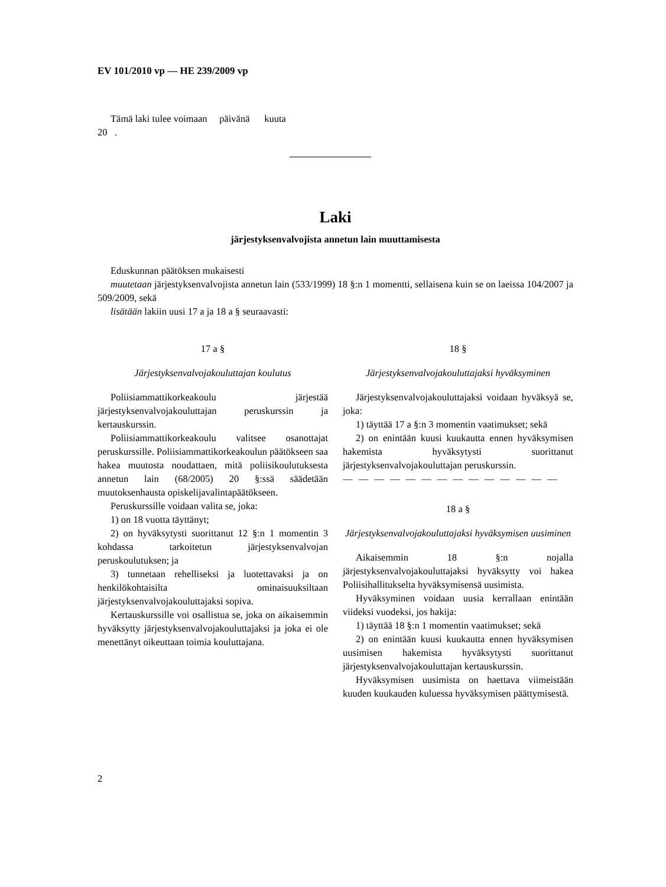EV 101/2010 vp — HE 239/2009 vp
Tämä laki tulee voimaan päivänä kuuta
20 .
Laki
järjestyksenvalvojista annetun lain muuttamisesta
Eduskunnan päätöksen mukaisesti
muutetaan järjestyksenvalvojista annetun lain (533/1999) 18 §:n 1 momentti, sellaisena kuin se on laeissa 104/2007 ja 509/2009, sekä
lisätään lakiin uusi 17 a ja 18 a § seuraavasti:
17 a §
Järjestyksenvalvojakouluttajan koulutus
Poliisiammattikorkeakoulu järjestää järjestyksenvalvojakouluttajan peruskurssin ja kertauskurssin.
Poliisiammattikorkeakoulu valitsee osanottajat peruskurssille. Poliisiammattikorkeakoulun päätökseen saa hakea muutosta noudattaen, mitä poliisikoulutuksesta annetun lain (68/2005) 20 §:ssä säädetään muutoksenhausta opiskelijavalintapäätökseen.
Peruskurssille voidaan valita se, joka:
1) on 18 vuotta täyttänyt;
2) on hyväksytysti suorittanut 12 §:n 1 momentin 3 kohdassa tarkoitetun järjestyksenvalvojan peruskoulutuksen; ja
3) tunnetaan rehelliseksi ja luotettavaksi ja on henkilökohtaisilta ominaisuuksiltaan järjestyksenvalvojakouluttajaksi sopiva.
Kertauskurssille voi osallistua se, joka on aikaisemmin hyväksytty järjestyksenvalvojakouluttajaksi ja joka ei ole menettänyt oikeuttaan toimia kouluttajana.
18 §
Järjestyksenvalvojakouluttajaksi hyväksyminen
Järjestyksenvalvojakouluttajaksi voidaan hyväksyä se, joka:
1) täyttää 17 a §:n 3 momentin vaatimukset; sekä
2) on enintään kuusi kuukautta ennen hyväksymisen hakemista hyväksytysti suorittanut järjestyksenvalvojakouluttajan peruskurssin.
— — — — — — — — — — — — — —
18 a §
Järjestyksenvalvojakouluttajaksi hyväksymisen uusiminen
Aikaisemmin 18 §:n nojalla järjestyksenvalvojakouluttajaksi hyväksytty voi hakea Poliisihallitukselta hyväksymisensä uusimista.
Hyväksyminen voidaan uusia kerrallaan enintään viideksi vuodeksi, jos hakija:
1) täyttää 18 §:n 1 momentin vaatimukset; sekä
2) on enintään kuusi kuukautta ennen hyväksymisen uusimisen hakemista hyväksytysti suorittanut järjestyksenvalvojakouluttajan kertauskurssin.
Hyväksymisen uusimista on haettava viimeistään kuuden kuukauden kuluessa hyväksymisen päättymisestä.
2